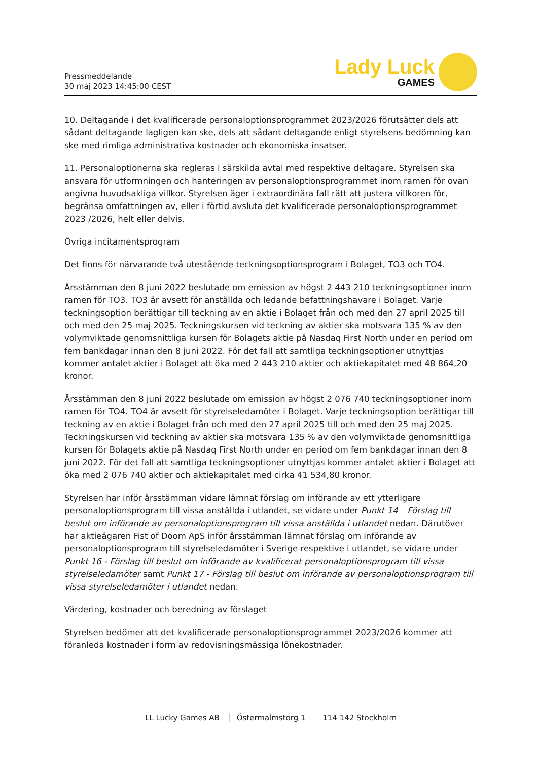Pressmeddelande
30 maj 2023 14:45:00 CEST
Lady Luck
GAMES
10. Deltagande i det kvalificerade personaloptionsprogrammet 2023/2026 förutsätter dels att sådant deltagande lagligen kan ske, dels att sådant deltagande enligt styrelsens bedömning kan ske med rimliga administrativa kostnader och ekonomiska insatser.
11. Personaloptionerna ska regleras i särskilda avtal med respektive deltagare. Styrelsen ska ansvara för utformningen och hanteringen av personaloptionsprogrammet inom ramen för ovan angivna huvudsakliga villkor. Styrelsen äger i extraordinära fall rätt att justera villkoren för, begränsa omfattningen av, eller i förtid avsluta det kvalificerade personaloptionsprogrammet 2023 /2026, helt eller delvis.
Övriga incitamentsprogram
Det finns för närvarande två utestående teckningsoptionsprogram i Bolaget, TO3 och TO4.
Årsstämman den 8 juni 2022 beslutade om emission av högst 2 443 210 teckningsoptioner inom ramen för TO3. TO3 är avsett för anställda och ledande befattningshavare i Bolaget. Varje teckningsoption berättigar till teckning av en aktie i Bolaget från och med den 27 april 2025 till och med den 25 maj 2025. Teckningskursen vid teckning av aktier ska motsvara 135 % av den volymviktade genomsnittliga kursen för Bolagets aktie på Nasdaq First North under en period om fem bankdagar innan den 8 juni 2022. För det fall att samtliga teckningsoptioner utnyttjas kommer antalet aktier i Bolaget att öka med 2 443 210 aktier och aktiekapitalet med 48 864,20 kronor.
Årsstämman den 8 juni 2022 beslutade om emission av högst 2 076 740 teckningsoptioner inom ramen för TO4. TO4 är avsett för styrelseledamöter i Bolaget. Varje teckningsoption berättigar till teckning av en aktie i Bolaget från och med den 27 april 2025 till och med den 25 maj 2025. Teckningskursen vid teckning av aktier ska motsvara 135 % av den volymviktade genomsnittliga kursen för Bolagets aktie på Nasdaq First North under en period om fem bankdagar innan den 8 juni 2022. För det fall att samtliga teckningsoptioner utnyttjas kommer antalet aktier i Bolaget att öka med 2 076 740 aktier och aktiekapitalet med cirka 41 534,80 kronor.
Styrelsen har inför årsstämman vidare lämnat förslag om införande av ett ytterligare personaloptionsprogram till vissa anställda i utlandet, se vidare under Punkt 14 – Förslag till beslut om införande av personaloptionsprogram till vissa anställda i utlandet nedan. Därutöver har aktieägaren Fist of Doom ApS inför årsstämman lämnat förslag om införande av personaloptionsprogram till styrelseledamöter i Sverige respektive i utlandet, se vidare under Punkt 16 - Förslag till beslut om införande av kvalificerat personaloptionsprogram till vissa styrelseledamöter samt Punkt 17 - Förslag till beslut om införande av personaloptionsprogram till vissa styrelseledamöter i utlandet nedan.
Värdering, kostnader och beredning av förslaget
Styrelsen bedömer att det kvalificerade personaloptionsprogrammet 2023/2026 kommer att föranleda kostnader i form av redovisningsmässiga lönekostnader.
LL Lucky Games AB Östermalmstorg 1 114 142 Stockholm